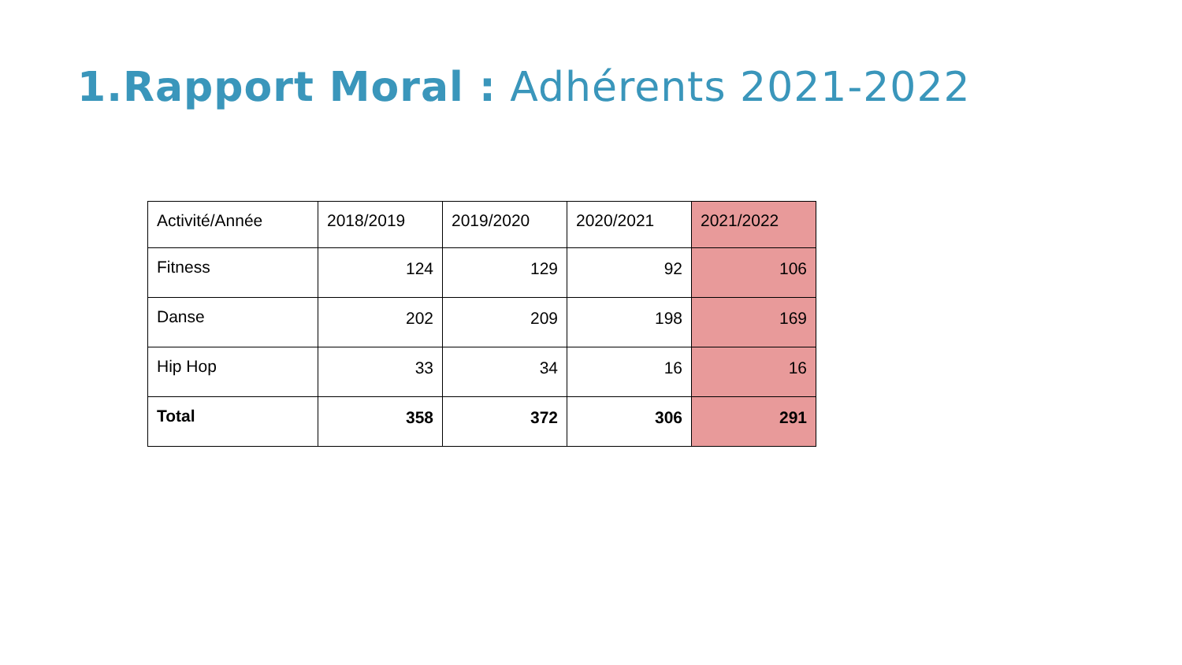1.Rapport Moral : Adhérents 2021-2022
| Activité/Année | 2018/2019 | 2019/2020 | 2020/2021 | 2021/2022 |
| --- | --- | --- | --- | --- |
| Fitness | 124 | 129 | 92 | 106 |
| Danse | 202 | 209 | 198 | 169 |
| Hip Hop | 33 | 34 | 16 | 16 |
| Total | 358 | 372 | 306 | 291 |